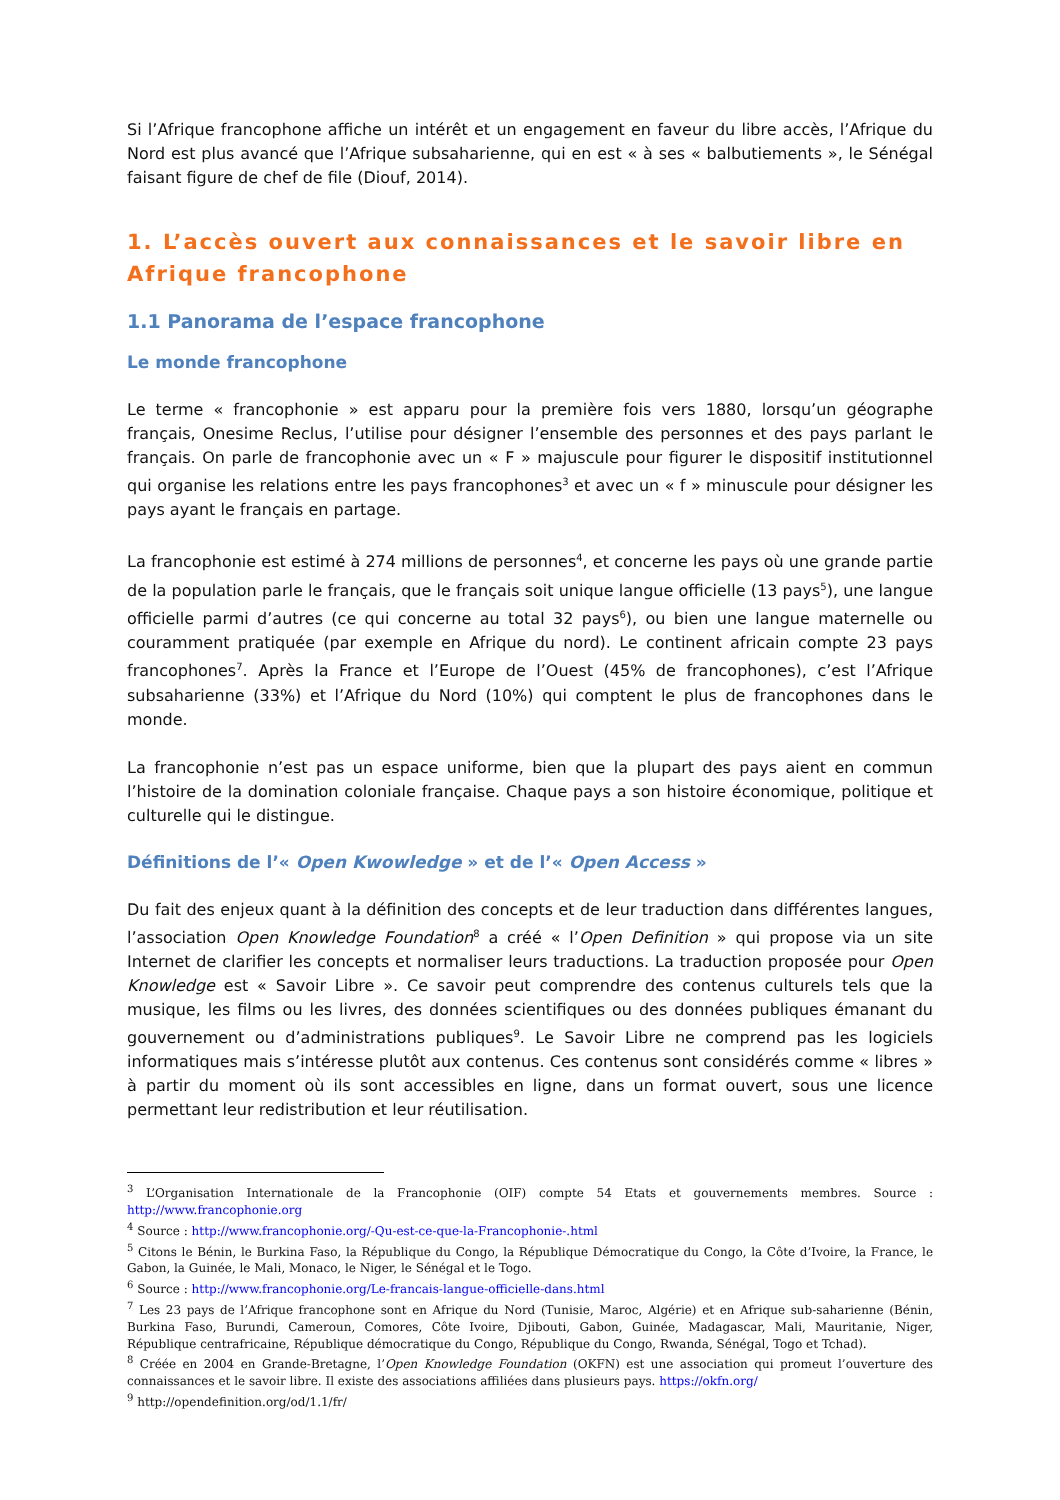Si l’Afrique francophone affiche un intérêt et un engagement en faveur du libre accès, l’Afrique du Nord est plus avancé que l’Afrique subsaharienne, qui en est « à ses « balbutiements », le Sénégal faisant figure de chef de file (Diouf, 2014).
1. L’accès ouvert aux connaissances et le savoir libre en Afrique francophone
1.1 Panorama de l’espace francophone
Le monde francophone
Le terme « francophonie » est apparu pour la première fois vers 1880, lorsqu’un géographe français, Onesime Reclus, l’utilise pour désigner l’ensemble des personnes et des pays parlant le français. On parle de francophonie avec un « F » majuscule pour figurer le dispositif institutionnel qui organise les relations entre les pays francophones<sup>3</sup> et avec un « f » minuscule pour désigner les pays ayant le français en partage.
La francophonie est estimé à 274 millions de personnes<sup>4</sup>, et concerne les pays où une grande partie de la population parle le français, que le français soit unique langue officielle (13 pays<sup>5</sup>), une langue officielle parmi d’autres (ce qui concerne au total 32 pays<sup>6</sup>), ou bien une langue maternelle ou couramment pratiquée (par exemple en Afrique du nord). Le continent africain compte 23 pays francophones<sup>7</sup>. Après la France et l’Europe de l’Ouest (45% de francophones), c’est l’Afrique subsaharienne (33%) et l’Afrique du Nord (10%) qui comptent le plus de francophones dans le monde.
La francophonie n’est pas un espace uniforme, bien que la plupart des pays aient en commun l’histoire de la domination coloniale française. Chaque pays a son histoire économique, politique et culturelle qui le distingue.
Définitions de l’« Open Kwowledge » et de l’« Open Access »
Du fait des enjeux quant à la définition des concepts et de leur traduction dans différentes langues, l’association Open Knowledge Foundation<sup>8</sup> a créé « l’Open Definition » qui propose via un site Internet de clarifier les concepts et normaliser leurs traductions. La traduction proposée pour Open Knowledge est « Savoir Libre ». Ce savoir peut comprendre des contenus culturels tels que la musique, les films ou les livres, des données scientifiques ou des données publiques émanant du gouvernement ou d’administrations publiques<sup>9</sup>. Le Savoir Libre ne comprend pas les logiciels informatiques mais s’intéresse plutôt aux contenus. Ces contenus sont considérés comme « libres » à partir du moment où ils sont accessibles en ligne, dans un format ouvert, sous une licence permettant leur redistribution et leur réutilisation.
<sup>3</sup> L’Organisation Internationale de la Francophonie (OIF) compte 54 Etats et gouvernements membres. Source : http://www.francophonie.org
<sup>4</sup> Source : http://www.francophonie.org/-Qu-est-ce-que-la-Francophonie-.html
<sup>5</sup> Citons le Bénin, le Burkina Faso, la République du Congo, la République Démocratique du Congo, la Côte d’Ivoire, la France, le Gabon, la Guinée, le Mali, Monaco, le Niger, le Sénégal et le Togo.
<sup>6</sup> Source : http://www.francophonie.org/Le-francais-langue-officielle-dans.html
<sup>7</sup> Les 23 pays de l’Afrique francophone sont en Afrique du Nord (Tunisie, Maroc, Algérie) et en Afrique sub-saharienne (Bénin, Burkina Faso, Burundi, Cameroun, Comores, Côte Ivoire, Djibouti, Gabon, Guinée, Madagascar, Mali, Mauritanie, Niger, République centrafricaine, République démocratique du Congo, République du Congo, Rwanda, Sénégal, Togo et Tchad).
<sup>8</sup> Créée en 2004 en Grande-Bretagne, l’Open Knowledge Foundation (OKFN) est une association qui promeut l’ouverture des connaissances et le savoir libre. Il existe des associations affiliées dans plusieurs pays. https://okfn.org/
<sup>9</sup> http://opendefinition.org/od/1.1/fr/